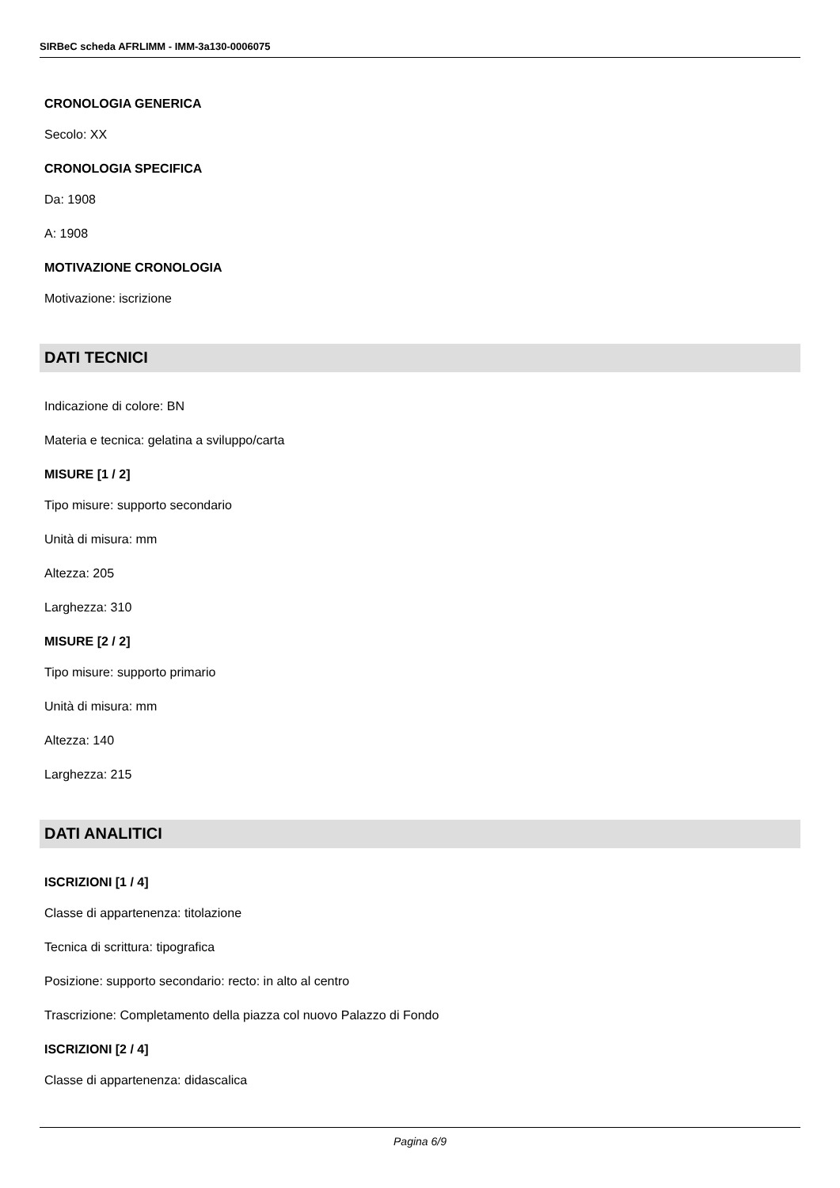SIRBeC scheda AFRLIMM - IMM-3a130-0006075
CRONOLOGIA GENERICA
Secolo: XX
CRONOLOGIA SPECIFICA
Da: 1908
A: 1908
MOTIVAZIONE CRONOLOGIA
Motivazione: iscrizione
DATI TECNICI
Indicazione di colore: BN
Materia e tecnica: gelatina a sviluppo/carta
MISURE [1 / 2]
Tipo misure: supporto secondario
Unità di misura: mm
Altezza: 205
Larghezza: 310
MISURE [2 / 2]
Tipo misure: supporto primario
Unità di misura: mm
Altezza: 140
Larghezza: 215
DATI ANALITICI
ISCRIZIONI [1 / 4]
Classe di appartenenza: titolazione
Tecnica di scrittura: tipografica
Posizione: supporto secondario: recto: in alto al centro
Trascrizione: Completamento della piazza col nuovo Palazzo di Fondo
ISCRIZIONI [2 / 4]
Classe di appartenenza: didascalica
Pagina 6/9